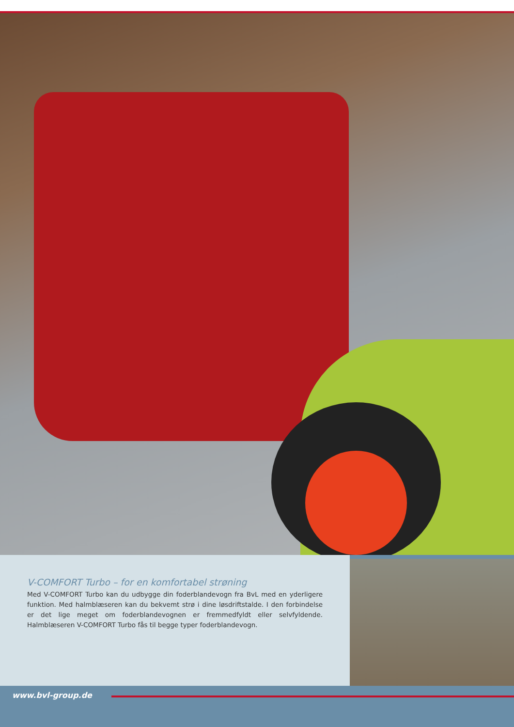V-COMFORT Turbo – for en komfortabel strøning
Med V-COMFORT Turbo kan du udbygge din foderblandevogn fra BvL med en yderligere funktion. Med halmblæseren kan du bekvemt strø i dine løsdriftstalde. I den forbindelse er det lige meget om foderblandevognen er fremmedfyldt eller selvfyldende. Halmblæseren V-COMFORT Turbo fås til begge typer foderblandevogn.
www.bvl-group.de